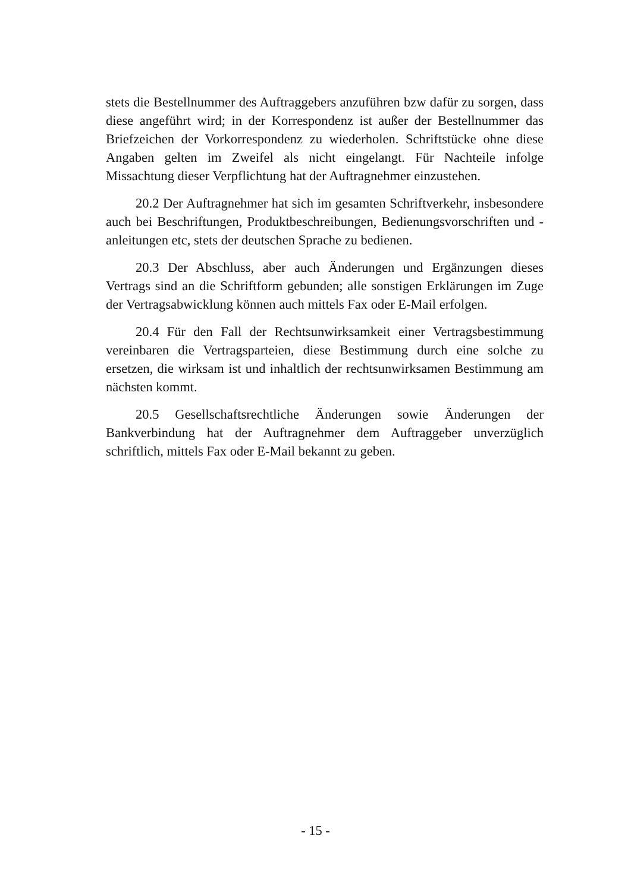stets die Bestellnummer des Auftraggebers anzuführen bzw dafür zu sorgen, dass diese angeführt wird; in der Korrespondenz ist außer der Bestellnummer das Briefzeichen der Vorkorrespondenz zu wiederholen. Schriftstücke ohne diese Angaben gelten im Zweifel als nicht eingelangt. Für Nachteile infolge Missachtung dieser Verpflichtung hat der Auftragnehmer einzustehen.
20.2 Der Auftragnehmer hat sich im gesamten Schriftverkehr, insbesondere auch bei Beschriftungen, Produktbeschreibungen, Bedienungsvorschriften und -anleitungen etc, stets der deutschen Sprache zu bedienen.
20.3 Der Abschluss, aber auch Änderungen und Ergänzungen dieses Vertrags sind an die Schriftform gebunden; alle sonstigen Erklärungen im Zuge der Vertragsabwicklung können auch mittels Fax oder E-Mail erfolgen.
20.4 Für den Fall der Rechtsunwirksamkeit einer Vertragsbestimmung vereinbaren die Vertragsparteien, diese Bestimmung durch eine solche zu ersetzen, die wirksam ist und inhaltlich der rechtsunwirksamen Bestimmung am nächsten kommt.
20.5 Gesellschaftsrechtliche Änderungen sowie Änderungen der Bankverbindung hat der Auftragnehmer dem Auftraggeber unverzüglich schriftlich, mittels Fax oder E-Mail bekannt zu geben.
- 15 -